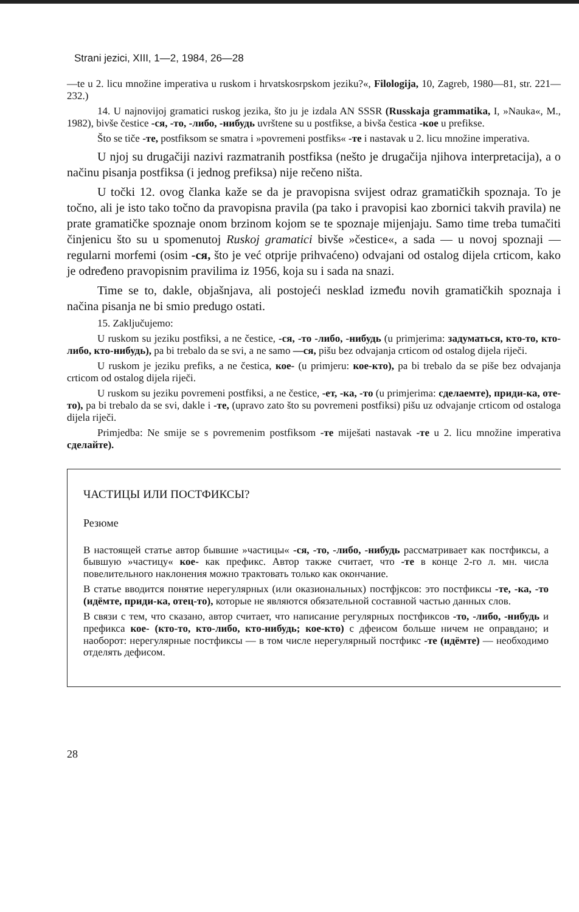Strani jezici, XIII, 1—2, 1984, 26—28
—te u 2. licu množine imperativa u ruskom i hrvatskosrpskom jeziku?«, Filologija, 10, Zagreb, 1980—81, str. 221—232.)
14. U najnovijoj gramatici ruskog jezika, što ju je izdala AN SSSR (Russkaja grammatika, I, »Nauka«, M., 1982), bivše čestice -ся, -то, -либо, -нибудь uvrštene su u postfikse, a bivša čestica -кое u prefikse.
Što se tiče -те, postfiksom se smatra i »povremeni postfiks« -те i nastavak u 2. licu množine imperativa.
U njoj su drugačiji nazivi razmatranih postfiksa (nešto je drugačija njihova interpretacija), a o načinu pisanja postfiksa (i jednog prefiksa) nije rečeno ništa.
U točki 12. ovog članka kaže se da je pravopisna svijest odraz gramatičkih spoznaja. To je točno, ali je isto tako točno da pravopisna pravila (pa tako i pravopisi kao zbornici takvih pravila) ne prate gramatičke spoznaje onom brzinom kojom se te spoznaje mijenjaju. Samo time treba tumačiti činjenicu što su u spomenutoj Ruskoj gramatici bivše »čestice«, a sada — u novoj spoznaji — regularni morfemi (osim -ся, što je već otprije prihvaćeno) odvajani od ostalog dijela crticom, kako je određeno pravopisnim pravilima iz 1956, koja su i sada na snazi.
Time se to, dakle, objašnjava, ali postojeći nesklad između novih gramatičkih spoznaja i načina pisanja ne bi smio predugo ostati.
15. Zaključujemo:
U ruskom su jeziku postfiksi, a ne čestice, -ся, -то -либо, -нибудь (u primjerima: задуматься, кто-то, кто-либо, кто-нибудь), pa bi trebalo da se svi, a ne samo —ся, pišu bez odvajanja crticom od ostalog dijela riječi.
U ruskom je jeziku prefiks, a ne čestica, кое- (u primjeru: кое-кто), pa bi trebalo da se piše bez odvajanja crticom od ostalog dijela riječi.
U ruskom su jeziku povremeni postfiksi, a ne čestice, -ет, -ка, -то (u primjerima: сделаемте), приди-ка, оте-то), pa bi trebalo da se svi, dakle i -те, (upravo zato što su povremeni postfiksi) pišu uz odvajanje crticom od ostaloga dijela riječi.
Primjedba: Ne smije se s povremenim postfiksom -те miješati nastavak -те u 2. licu množine imperativa сделайте).
ЧАСТИЦЫ ИЛИ ПОСТФИКСЫ?
Резюме
В настоящей статье автор бывшие »частицы« -ся, -то, -либо, -нибудь рассматривает как постфиксы, а бывшую »частицу« кое- как префикс. Автор также считает, что -те в конце 2-го л. мн. числа повелительного наклонения можно трактовать только как окончание.
В статье вводится понятие нерегулярных (или оказиональных) постфјксов: это постфиксы -те, -ка, -то (идёмте, приди-ка, отец-то), которые не являются обязательной составной частью данных слов.
В связи с тем, что сказано, автор считает, что написание регулярных постфиксов -то, -либо, -нибудь и префикса кое- (кто-то, кто-либо, кто-нибудь; кое-кто) с дфеисом больше ничем не оправдано; и наоборот: нерегулярные постфиксы — в том числе нерегулярный постфикс -те (идёмте) — необходимо отделять дефисом.
28